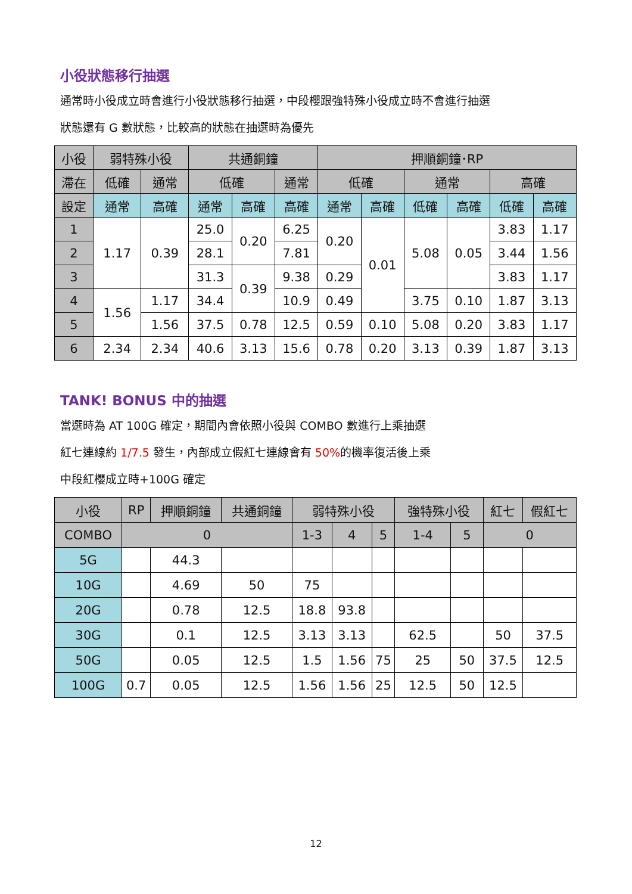小役狀態移行抽選
通常時小役成立時會進行小役狀態移行抽選，中段櫻跟強特殊小役成立時不會進行抽選
狀態還有 G 數狀態，比較高的狀態在抽選時為優先
| 小役 | 弱特殊小役 | | 共通銅鐘 | | | 押順銅鐘･RP | | | | | |
| --- | --- | --- | --- | --- | --- | --- | --- | --- | --- | --- | --- |
| 滯在 | 低確 | 通常 | 低確 | | 通常 | 低確 | | 通常 | | 高確 | |
| 設定 | 通常 | 高確 | 通常 | 高確 | 高確 | 通常 | 高確 | 低確 | 高確 | 低確 | 高確 |
| 1 | 1.17 | 0.39 | 25.0 | 0.20 | 6.25 | 0.20 | 0.01 | 5.08 | 0.05 | 3.83 | 1.17 |
| 2 | | | 28.1 | | 7.81 | | | | | 3.44 | 1.56 |
| 3 | | | 31.3 | 0.39 | 9.38 | 0.29 | | | | 3.83 | 1.17 |
| 4 | 1.56 | 1.17 | 34.4 | | 10.9 | 0.49 | | 3.75 | 0.10 | 1.87 | 3.13 |
| 5 | | 1.56 | 37.5 | 0.78 | 12.5 | 0.59 | 0.10 | 5.08 | 0.20 | 3.83 | 1.17 |
| 6 | 2.34 | 2.34 | 40.6 | 3.13 | 15.6 | 0.78 | 0.20 | 3.13 | 0.39 | 1.87 | 3.13 |
TANK! BONUS 中的抽選
當選時為 AT 100G 確定，期間內會依照小役與 COMBO 數進行上乘抽選
紅七連線約 1/7.5 發生，內部成立假紅七連線會有 50% 的機率復活後上乘
中段紅櫻成立時+100G 確定
| 小役 | RP | 押順銅鐘 | 共通銅鐘 | 弱特殊小役 | | | 強特殊小役 | | 紅七 | 假紅七 |
| --- | --- | --- | --- | --- | --- | --- | --- | --- | --- | --- |
| COMBO | 0 | | | 1-3 | 4 | 5 | 1-4 | 5 | 0 | |
| 5G | | 44.3 | | | | | | | | |
| 10G | | 4.69 | 50 | 75 | | | | | | |
| 20G | | 0.78 | 12.5 | 18.8 | 93.8 | | | | | |
| 30G | | 0.1 | 12.5 | 3.13 | 3.13 | | 62.5 | | 50 | 37.5 |
| 50G | | 0.05 | 12.5 | 1.5 | 1.56 | 75 | 25 | 50 | 37.5 | 12.5 |
| 100G | 0.7 | 0.05 | 12.5 | 1.56 | 1.56 | 25 | 12.5 | 50 | 12.5 | |
12